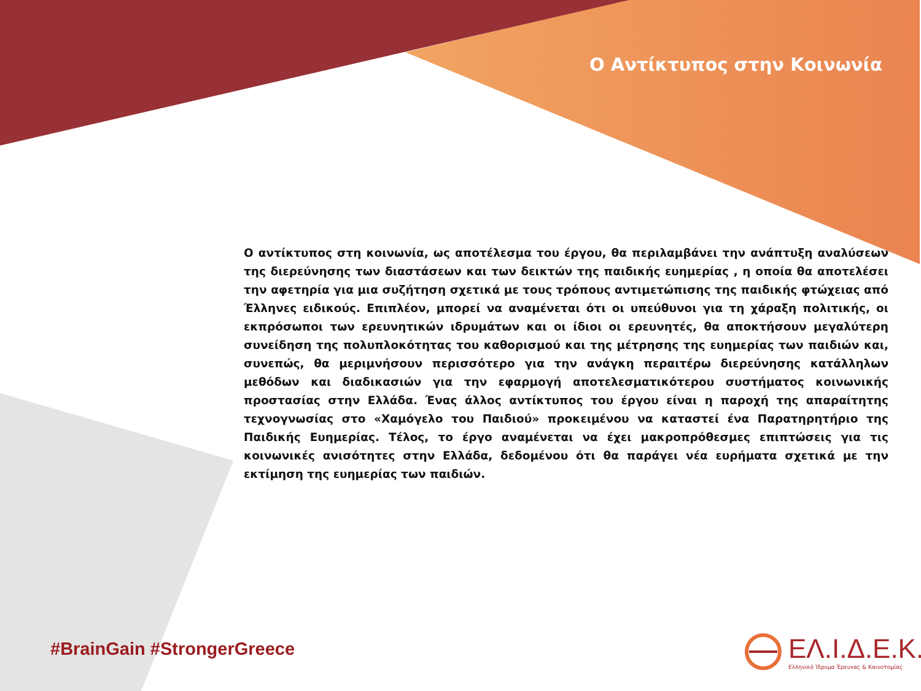Ο Αντίκτυπος στην Κοινωνία
Ο αντίκτυπος στη κοινωνία, ως αποτέλεσμα του έργου, θα περιλαμβάνει την ανάπτυξη αναλύσεων της διερεύνησης των διαστάσεων και των δεικτών της παιδικής ευημερίας , η οποία θα αποτελέσει την αφετηρία για μια συζήτηση σχετικά με τους τρόπους αντιμετώπισης της παιδικής φτώχειας από Έλληνες ειδικούς. Επιπλέον, μπορεί να αναμένεται ότι οι υπεύθυνοι για τη χάραξη πολιτικής, οι εκπρόσωποι των ερευνητικών ιδρυμάτων και οι ίδιοι οι ερευνητές, θα αποκτήσουν μεγαλύτερη συνείδηση της πολυπλοκότητας του καθορισμού και της μέτρησης της ευημερίας των παιδιών και, συνεπώς, θα μεριμνήσουν περισσότερο για την ανάγκη περαιτέρω διερεύνησης κατάλληλων μεθόδων και διαδικασιών για την εφαρμογή αποτελεσματικότερου συστήματος κοινωνικής προστασίας στην Ελλάδα. Ένας άλλος αντίκτυπος του έργου είναι η παροχή της απαραίτητης τεχνογνωσίας στο «Χαμόγελο του Παιδιού» προκειμένου να καταστεί ένα Παρατηρητήριο της Παιδικής Ευημερίας. Τέλος, το έργο αναμένεται να έχει μακροπρόθεσμες επιπτώσεις για τις κοινωνικές ανισότητες στην Ελλάδα, δεδομένου ότι θα παράγει νέα ευρήματα σχετικά με την εκτίμηση της ευημερίας των παιδιών.
#BrainGain #StrongerGreece
ΕΛ.Ι.Δ.Ε.Κ.
Ελληνικό Ίδρυμα Έρευνας & Καινοτομίας